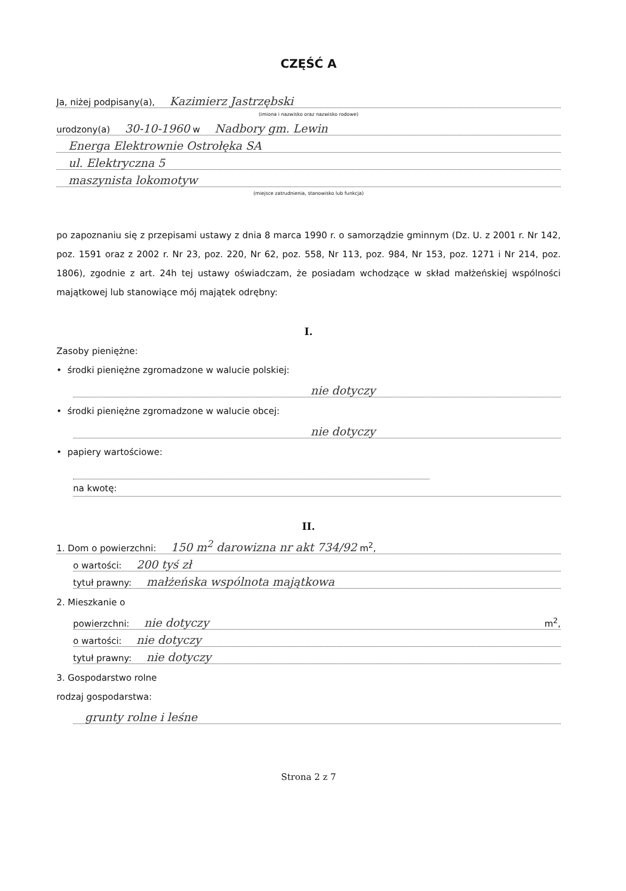CZĘŚĆ A
Ja, niżej podpisany(a), Kazimierz Jastrzębski
(imiona i nazwisko oraz nazwisko rodowe)
urodzony(a) 30-10-1960 w Nadbory gm. Lewin
Energa Elektrownie Ostrołęka SA
ul. Elektryczna 5
maszynista lokomotyw
(miejsce zatrudnienia, stanowisko lub funkcja)
po zapoznaniu się z przepisami ustawy z dnia 8 marca 1990 r. o samorządzie gminnym (Dz. U. z 2001 r. Nr 142, poz. 1591 oraz z 2002 r. Nr 23, poz. 220, Nr 62, poz. 558, Nr 113, poz. 984, Nr 153, poz. 1271 i Nr 214, poz. 1806), zgodnie z art. 24h tej ustawy oświadczam, że posiadam wchodzące w skład małżeńskiej wspólności majątkowej lub stanowiące mój majątek odrębny:
I.
Zasoby pieniężne:
• środki pieniężne zgromadzone w walucie polskiej:
nie dotyczy
• środki pieniężne zgromadzone w walucie obcej:
nie dotyczy
• papiery wartościowe:
na kwotę:
II.
1. Dom o powierzchni: 150 m<sup>2</sup> darowizna nr akt 734/92 m<sup>2</sup>,
o wartości: 200 tyś zł
tytuł prawny: małżeńska wspólnota majątkowa
2. Mieszkanie o
powierzchni: nie dotyczy m<sup>2</sup>,
o wartości: nie dotyczy
tytuł prawny: nie dotyczy
3. Gospodarstwo rolne
rodzaj gospodarstwa:
grunty rolne i leśne
Strona 2 z 7